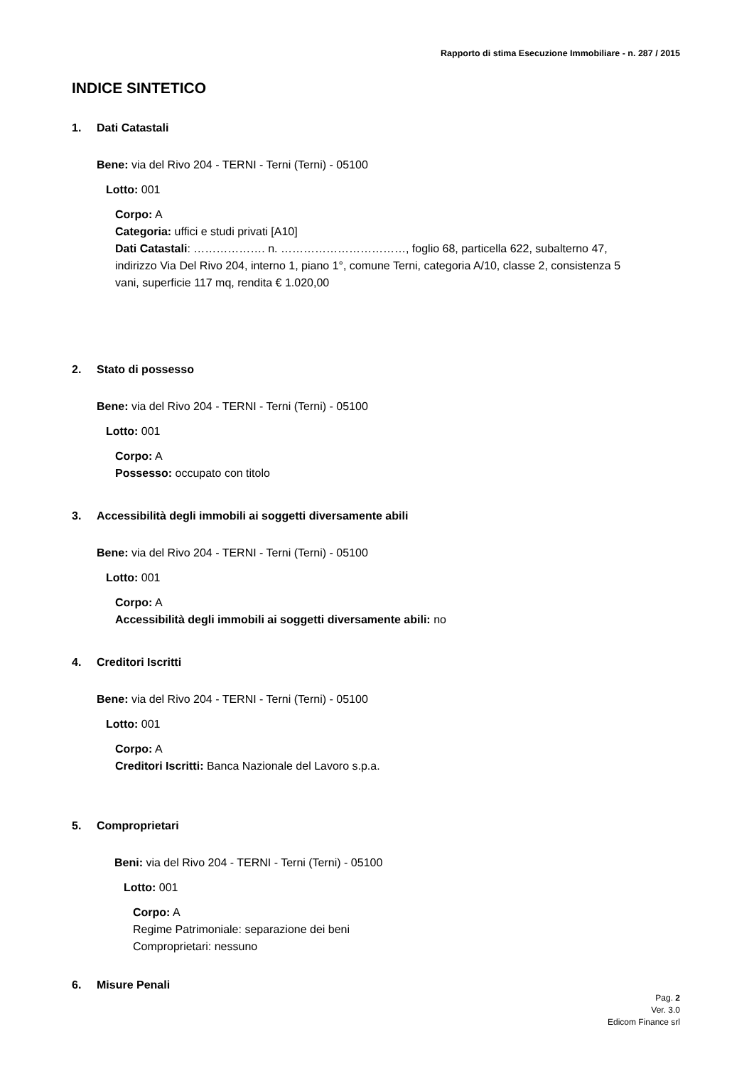Rapporto di stima Esecuzione Immobiliare - n. 287 / 2015
INDICE SINTETICO
1. Dati Catastali
Bene: via del Rivo 204 - TERNI - Terni (Terni) - 05100
Lotto: 001
Corpo: A
Categoria: uffici e studi privati [A10]
Dati Catastali: ………………. n. ……………………………, foglio 68, particella 622, subalterno 47, indirizzo Via Del Rivo 204, interno 1, piano 1°, comune Terni, categoria A/10, classe 2, consistenza 5 vani, superficie 117 mq, rendita € 1.020,00
2. Stato di possesso
Bene: via del Rivo 204 - TERNI - Terni (Terni) - 05100
Lotto: 001
Corpo: A
Possesso: occupato con titolo
3. Accessibilità degli immobili ai soggetti diversamente abili
Bene: via del Rivo 204 - TERNI - Terni (Terni) - 05100
Lotto: 001
Corpo: A
Accessibilità degli immobili ai soggetti diversamente abili: no
4. Creditori Iscritti
Bene: via del Rivo 204 - TERNI - Terni (Terni) - 05100
Lotto: 001
Corpo: A
Creditori Iscritti: Banca Nazionale del Lavoro s.p.a.
5. Comproprietari
Beni: via del Rivo 204 - TERNI - Terni (Terni) - 05100
Lotto: 001
Corpo: A
Regime Patrimoniale: separazione dei beni
Comproprietari: nessuno
6. Misure Penali
Pag. 2
Ver. 3.0
Edicom Finance srl